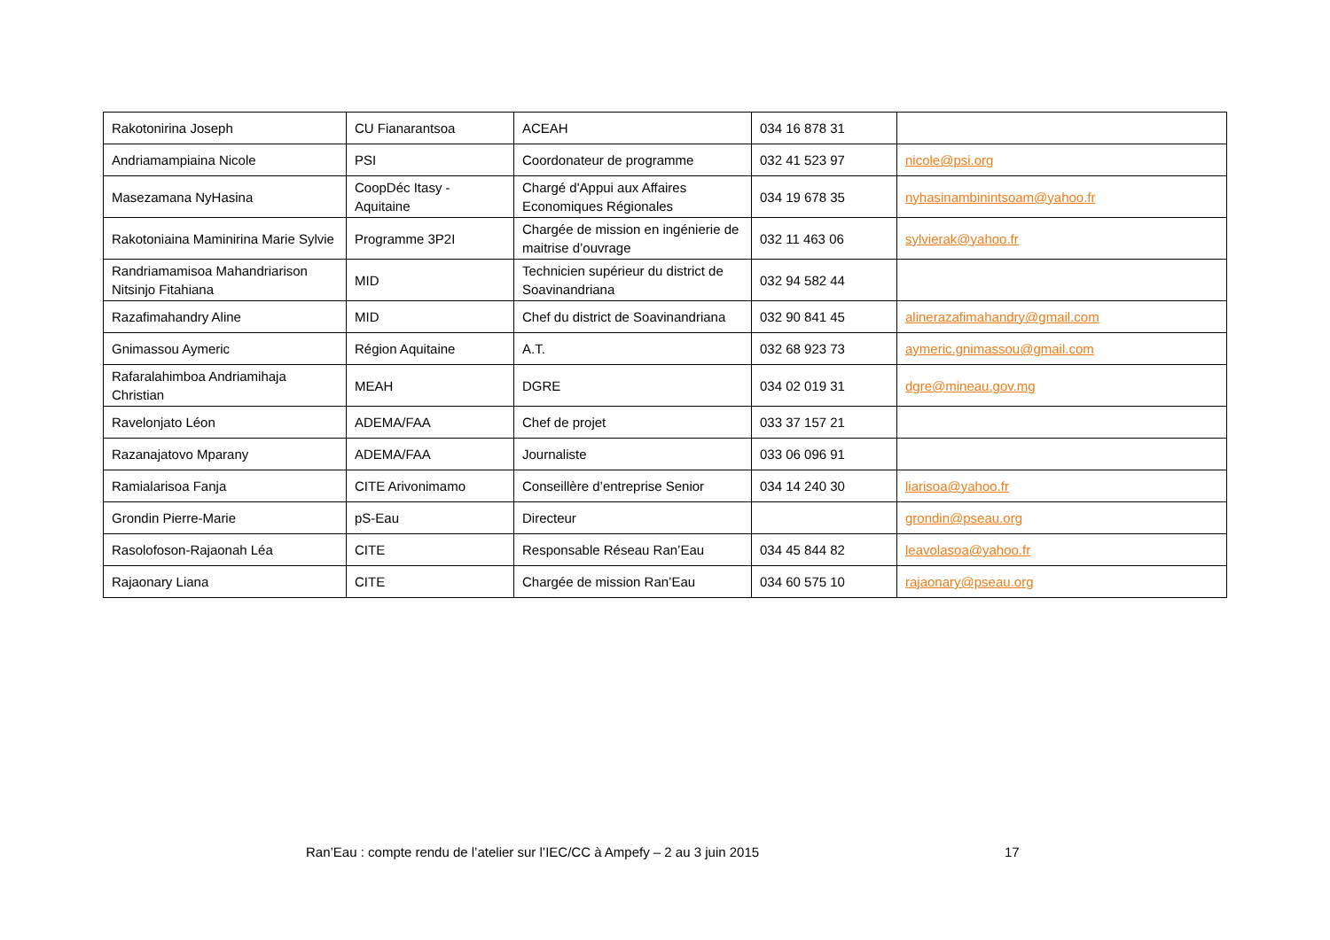| Rakotonirina Joseph | CU Fianarantsoa | ACEAH | 034 16 878 31 | |
| Andriamampiaina Nicole | PSI | Coordonateur de programme | 032 41 523 97 | nicole@psi.org |
| Masezamana NyHasina | CoopDéc Itasy - Aquitaine | Chargé d'Appui aux Affaires Economiques Régionales | 034 19 678 35 | nyhasinambinintsoam@yahoo.fr |
| Rakotoniaina Maminirina Marie Sylvie | Programme 3P2I | Chargée de mission en ingénierie de maitrise d’ouvrage | 032 11 463 06 | sylvierak@yahoo.fr |
| Randriamamisoa Mahandriarison Nitsinjo Fitahiana | MID | Technicien supérieur du district de Soavinandriana | 032 94 582 44 | |
| Razafimahandry Aline | MID | Chef du district de Soavinandriana | 032 90 841 45 | alinerazafimahandry@gmail.com |
| Gnimassou Aymeric | Région Aquitaine | A.T. | 032 68 923 73 | aymeric.gnimassou@gmail.com |
| Rafaralahimboa Andriamihaja Christian | MEAH | DGRE | 034 02 019 31 | dgre@mineau.gov.mg |
| Ravelonjato Léon | ADEMA/FAA | Chef de projet | 033 37 157 21 | |
| Razanajatovo Mparany | ADEMA/FAA | Journaliste | 033 06 096 91 | |
| Ramialarisoa Fanja | CITE Arivonimamo | Conseillère d’entreprise Senior | 034 14 240 30 | liarisoa@yahoo.fr |
| Grondin Pierre-Marie | pS-Eau | Directeur | | grondin@pseau.org |
| Rasolofoson-Rajaonah Léa | CITE | Responsable Réseau Ran’Eau | 034 45 844 82 | leavolasoa@yahoo.fr |
| Rajaonary Liana | CITE | Chargée de mission Ran’Eau | 034 60 575 10 | rajaonary@pseau.org |
Ran’Eau : compte rendu de l’atelier sur l’IEC/CC à Ampefy – 2 au 3 juin 2015 17